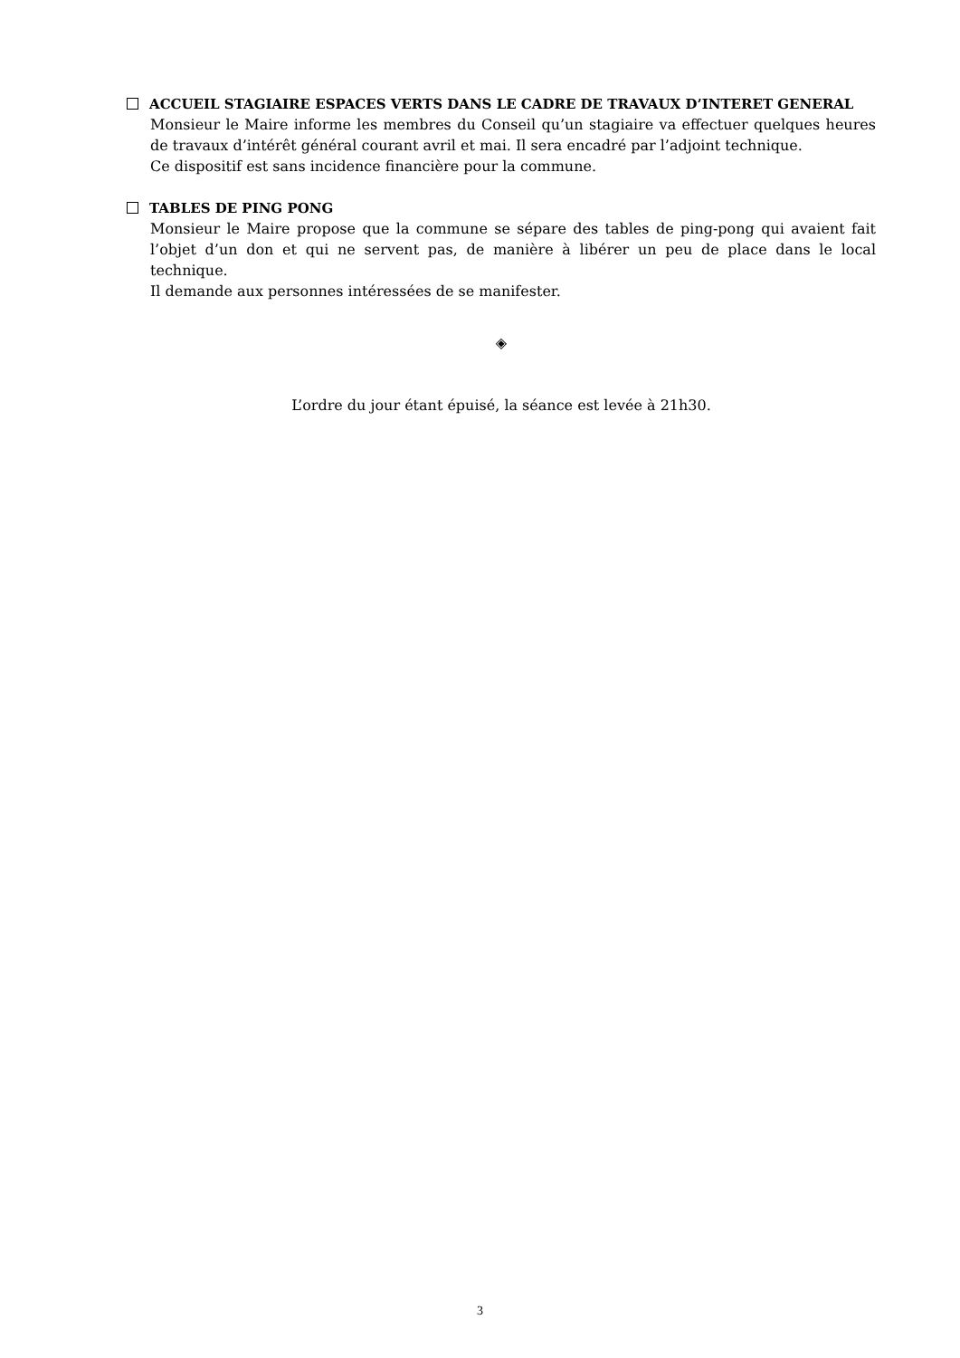ACCUEIL STAGIAIRE ESPACES VERTS DANS LE CADRE DE TRAVAUX D’INTERET GENERAL
Monsieur le Maire informe les membres du Conseil qu’un stagiaire va effectuer quelques heures de travaux d’intérêt général courant avril et mai. Il sera encadré par l’adjoint technique.
Ce dispositif est sans incidence financière pour la commune.
TABLES DE PING PONG
Monsieur le Maire propose que la commune se sépare des tables de ping-pong qui avaient fait l’objet d’un don et qui ne servent pas, de manière à libérer un peu de place dans le local technique.
Il demande aux personnes intéressées de se manifester.
◈
L’ordre du jour étant épuisé, la séance est levée à 21h30.
3